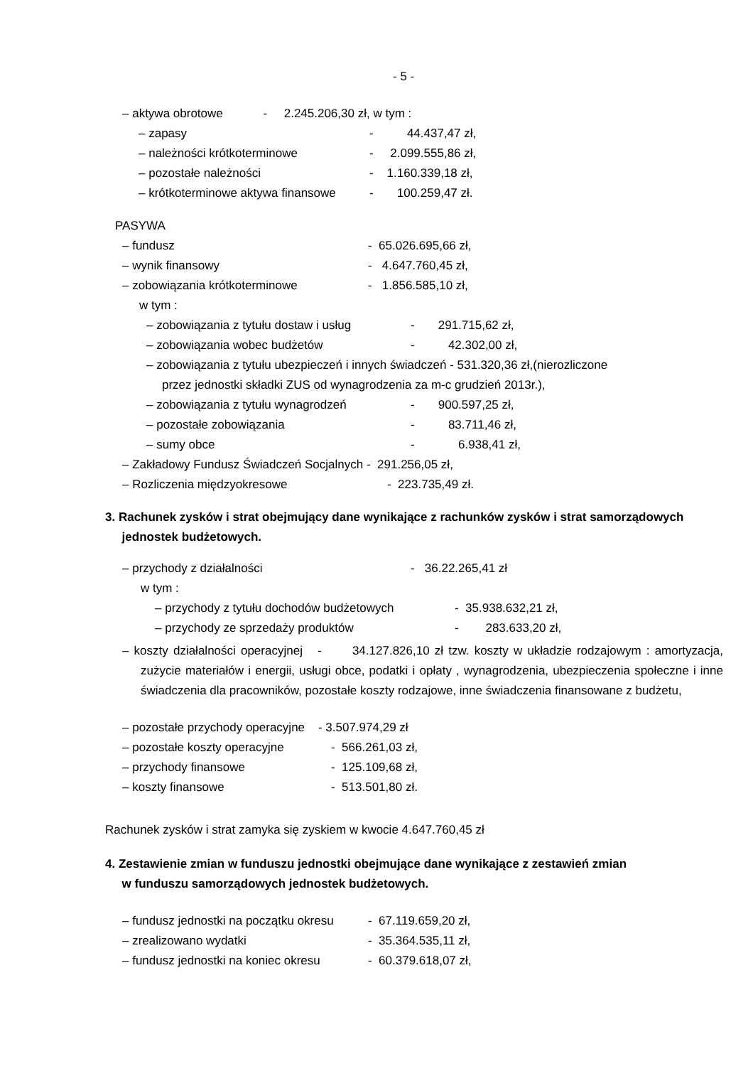- 5 -
– aktywa obrotowe - 2.245.206,30 zł, w tym :
– zapasy - 44.437,47 zł,
– należności krótkoterminowe - 2.099.555,86 zł,
– pozostałe należności - 1.160.339,18 zł,
– krótkoterminowe aktywa finansowe - 100.259,47 zł.
PASYWA
– fundusz - 65.026.695,66 zł,
– wynik finansowy - 4.647.760,45 zł,
– zobowiązania krótkoterminowe - 1.856.585,10 zł,
w tym :
– zobowiązania z tytułu dostaw i usług - 291.715,62 zł,
– zobowiązania wobec budżetów - 42.302,00 zł,
– zobowiązania z tytułu ubezpieczeń i innych świadczeń - 531.320,36 zł,(nierozliczone
przez jednostki składki ZUS od wynagrodzenia za m-c grudzień 2013r.),
– zobowiązania z tytułu wynagrodzeń - 900.597,25 zł,
– pozostałe zobowiązania - 83.711,46 zł,
– sumy obce - 6.938,41 zł,
– Zakładowy Fundusz Świadczeń Socjalnych - 291.256,05 zł,
– Rozliczenia międzyokresowe - 223.735,49 zł.
3. Rachunek zysków i strat obejmujący dane wynikające z rachunków zysków i strat samorządowych
jednostek budżetowych.
– przychody z działalności - 36.22.265,41 zł
w tym :
– przychody z tytułu dochodów budżetowych - 35.938.632,21 zł,
– przychody ze sprzedaży produktów - 283.633,20 zł,
– koszty działalności operacyjnej - 34.127.826,10 zł tzw. koszty w układzie rodzajowym : amortyzacja, zużycie materiałów i energii, usługi obce, podatki i opłaty , wynagrodzenia, ubezpieczenia społeczne i inne świadczenia dla pracowników, pozostałe koszty rodzajowe, inne świadczenia finansowane z budżetu,
– pozostałe przychody operacyjne - 3.507.974,29 zł
– pozostałe koszty operacyjne - 566.261,03 zł,
– przychody finansowe - 125.109,68 zł,
– koszty finansowe - 513.501,80 zł.
Rachunek zysków i strat zamyka się zyskiem w kwocie 4.647.760,45 zł
4. Zestawienie zmian w funduszu jednostki obejmujące dane wynikające z zestawień zmian
w funduszu samorządowych jednostek budżetowych.
– fundusz jednostki na początku okresu - 67.119.659,20 zł,
– zrealizowano wydatki - 35.364.535,11 zł,
– fundusz jednostki na koniec okresu - 60.379.618,07 zł,